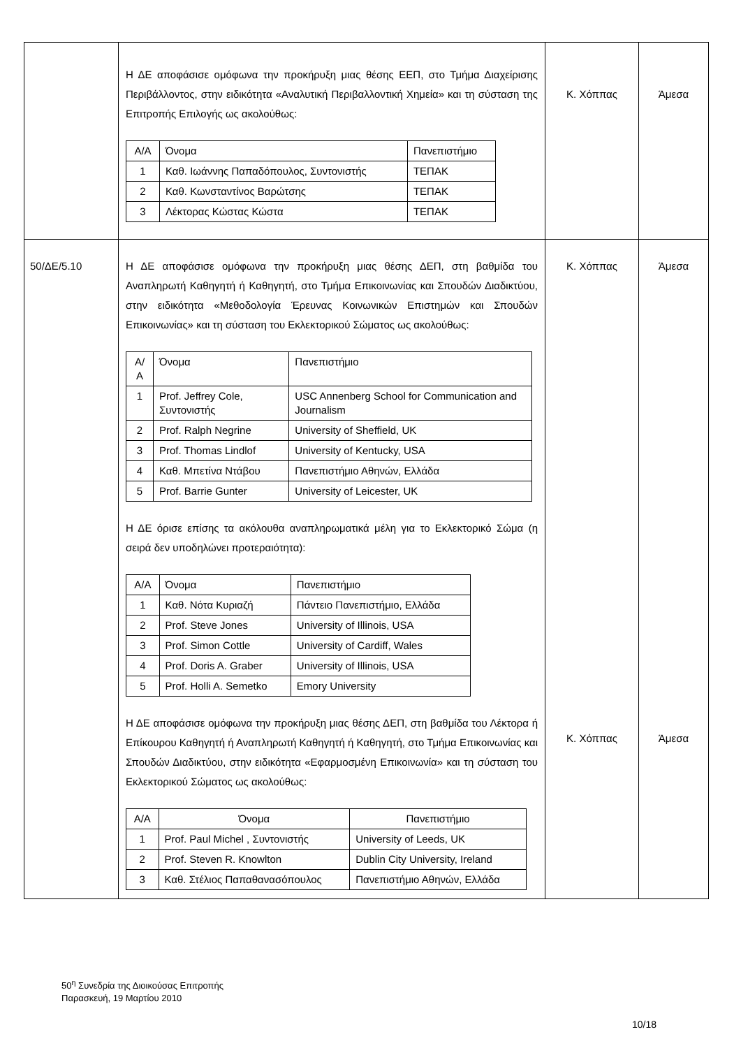| | Η ΔΕ αποφάσισε ομόφωνα την προκήρυξη μιας θέσης ΕΕΠ, στο Τμήμα Διαχείρισης Περιβάλλοντος, στην ειδικότητα «Αναλυτική Περιβαλλοντική Χημεία» και τη σύσταση της Επιτροπής Επιλογής ως ακολούθως: / Α/Α / Όνομα / Πανεπιστήμιο / / 1 / Καθ. Ιωάννης Παπαδόπουλος, Συντονιστής / ΤΕΠΑΚ / / 2 / Καθ. Κωνσταντίνος Βαρώτσης / ΤΕΠΑΚ / / 3 / Λέκτορας Κώστας Κώστα / ΤΕΠΑΚ / | Κ. Χόππας | Άμεσα |
| 50/ΔΕ/5.10 | Η ΔΕ αποφάσισε ομόφωνα την προκήρυξη μιας θέσης ΔΕΠ, στη βαθμίδα του Αναπληρωτή Καθηγητή ή Καθηγητή, στο Τμήμα Επικοινωνίας και Σπουδών Διαδικτύου, στην ειδικότητα «Μεθοδολογία Έρευνας Κοινωνικών Επιστημών και Σπουδών Επικοινωνίας» και τη σύσταση του Εκλεκτορικού Σώματος ως ακολούθως: / Α/Α / Όνομα / Πανεπιστήμιο / / 1 / Prof. Jeffrey Cole, Συντονιστής / USC Annenberg School for Communication and Journalism / / 2 / Prof. Ralph Negrine / University of Sheffield, UK / / 3 / Prof. Thomas Lindlof / University of Kentucky, USA / / 4 / Καθ. Μπετίνα Ντάβου / Πανεπιστήμιο Αθηνών, Ελλάδα / / 5 / Prof. Barrie Gunter / University of Leicester, UK / Η ΔΕ όρισε επίσης τα ακόλουθα αναπληρωματικά μέλη για το Εκλεκτορικό Σώμα (η σειρά δεν υποδηλώνει προτεραιότητα): / Α/Α / Όνομα / Πανεπιστήμιο / / 1 / Καθ. Νότα Κυριαζή / Πάντειο Πανεπιστήμιο, Ελλάδα / / 2 / Prof. Steve Jones / University of Illinois, USA / / 3 / Prof. Simon Cottle / University of Cardiff, Wales / / 4 / Prof. Doris A. Graber / University of Illinois, USA / / 5 / Prof. Holli A. Semetko / Emory University / Η ΔΕ αποφάσισε ομόφωνα την προκήρυξη μιας θέσης ΔΕΠ, στη βαθμίδα του Λέκτορα ή Επίκουρου Καθηγητή ή Αναπληρωτή Καθηγητή ή Καθηγητή, στο Τμήμα Επικοινωνίας και Σπουδών Διαδικτύου, στην ειδικότητα «Εφαρμοσμένη Επικοινωνία» και τη σύσταση του Εκλεκτορικού Σώματος ως ακολούθως: / Α/Α / Όνομα / Πανεπιστήμιο / / 1 / Prof. Paul Michel , Συντονιστής / University of Leeds, UK / / 2 / Prof. Steven R. Knowlton / Dublin City University, Ireland / / 3 / Καθ. Στέλιος Παπαθανασόπουλος / Πανεπιστήμιο Αθηνών, Ελλάδα / | Κ. Χόππας Κ. Χόππας | Άμεσα Άμεσα |
50<sup>η</sup> Συνεδρία της Διοικούσας Επιτροπής
Παρασκευή, 19 Μαρτίου 2010
10/18